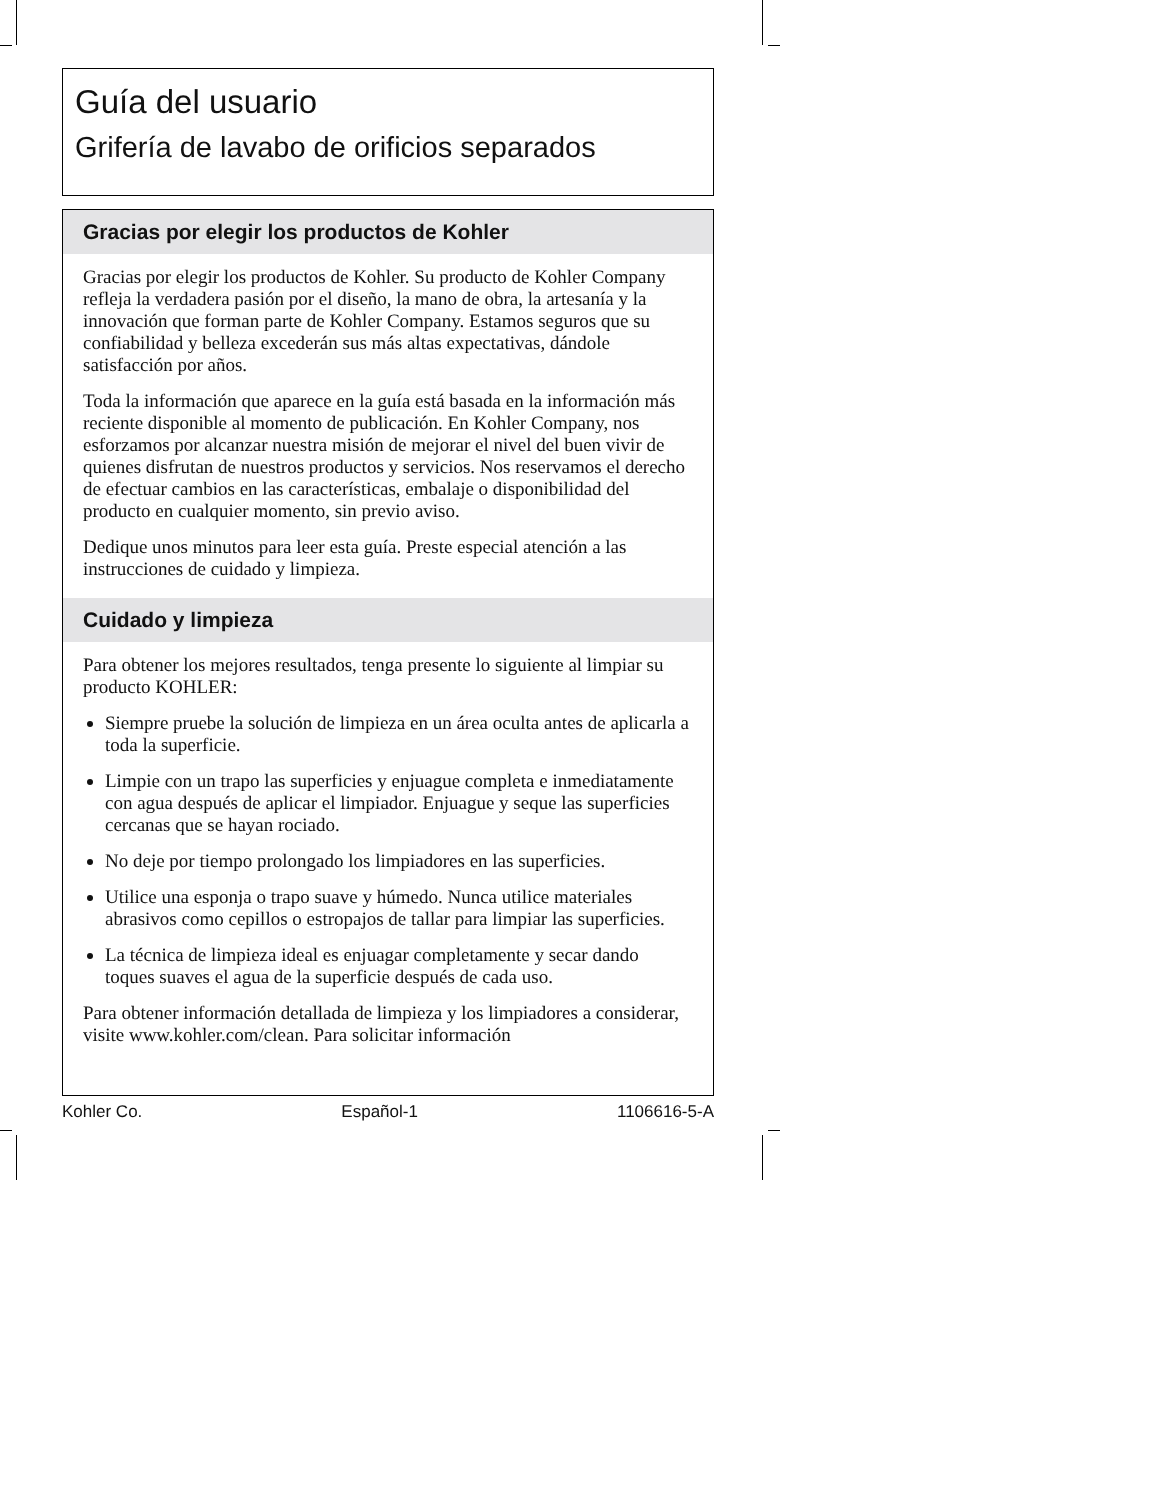Guía del usuario
Grifería de lavabo de orificios separados
Gracias por elegir los productos de Kohler
Gracias por elegir los productos de Kohler. Su producto de Kohler Company refleja la verdadera pasión por el diseño, la mano de obra, la artesanía y la innovación que forman parte de Kohler Company. Estamos seguros que su confiabilidad y belleza excederán sus más altas expectativas, dándole satisfacción por años.
Toda la información que aparece en la guía está basada en la información más reciente disponible al momento de publicación. En Kohler Company, nos esforzamos por alcanzar nuestra misión de mejorar el nivel del buen vivir de quienes disfrutan de nuestros productos y servicios. Nos reservamos el derecho de efectuar cambios en las características, embalaje o disponibilidad del producto en cualquier momento, sin previo aviso.
Dedique unos minutos para leer esta guía. Preste especial atención a las instrucciones de cuidado y limpieza.
Cuidado y limpieza
Para obtener los mejores resultados, tenga presente lo siguiente al limpiar su producto KOHLER:
Siempre pruebe la solución de limpieza en un área oculta antes de aplicarla a toda la superficie.
Limpie con un trapo las superficies y enjuague completa e inmediatamente con agua después de aplicar el limpiador. Enjuague y seque las superficies cercanas que se hayan rociado.
No deje por tiempo prolongado los limpiadores en las superficies.
Utilice una esponja o trapo suave y húmedo. Nunca utilice materiales abrasivos como cepillos o estropajos de tallar para limpiar las superficies.
La técnica de limpieza ideal es enjuagar completamente y secar dando toques suaves el agua de la superficie después de cada uso.
Para obtener información detallada de limpieza y los limpiadores a considerar, visite www.kohler.com/clean. Para solicitar información
Kohler Co. Español-1 1106616-5-A